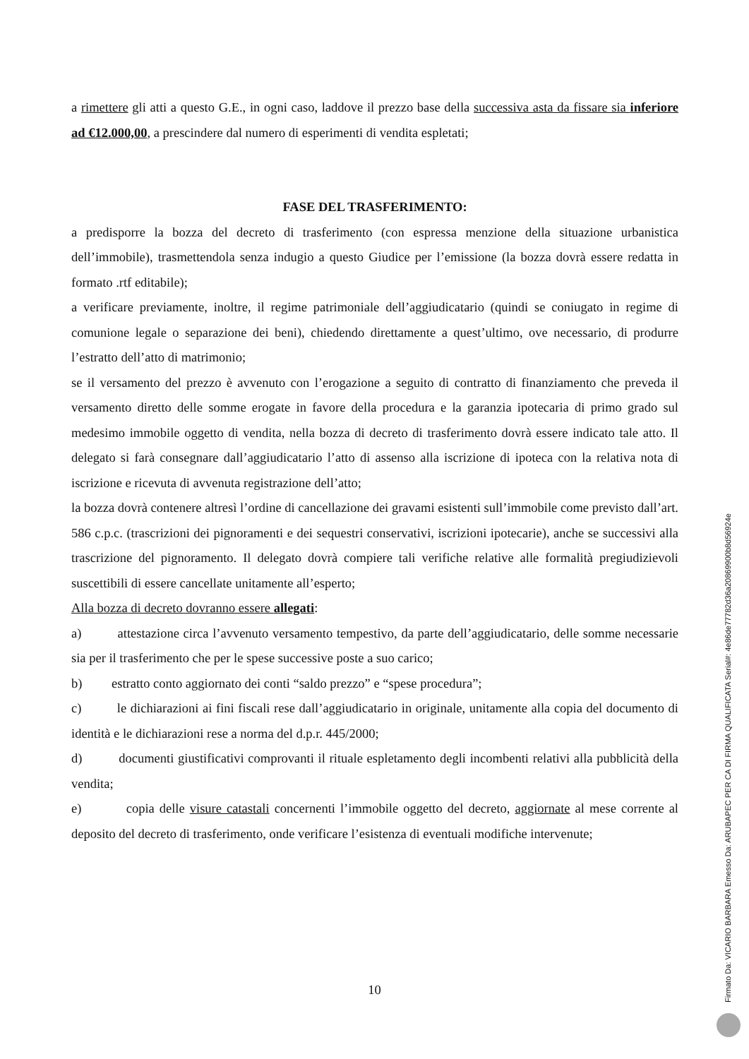a rimettere gli atti a questo G.E., in ogni caso, laddove il prezzo base della successiva asta da fissare sia inferiore ad €12.000,00, a prescindere dal numero di esperimenti di vendita espletati;
FASE DEL TRASFERIMENTO:
a predisporre la bozza del decreto di trasferimento (con espressa menzione della situazione urbanistica dell’immobile), trasmettendola senza indugio a questo Giudice per l’emissione (la bozza dovrà essere redatta in formato .rtf editabile);
a verificare previamente, inoltre, il regime patrimoniale dell’aggiudicatario (quindi se coniugato in regime di comunione legale o separazione dei beni), chiedendo direttamente a quest’ultimo, ove necessario, di produrre l’estratto dell’atto di matrimonio;
se il versamento del prezzo è avvenuto con l’erogazione a seguito di contratto di finanziamento che preveda il versamento diretto delle somme erogate in favore della procedura e la garanzia ipotecaria di primo grado sul medesimo immobile oggetto di vendita, nella bozza di decreto di trasferimento dovrà essere indicato tale atto. Il delegato si farà consegnare dall’aggiudicatario l’atto di assenso alla iscrizione di ipoteca con la relativa nota di iscrizione e ricevuta di avvenuta registrazione dell’atto;
la bozza dovrà contenere altresì l’ordine di cancellazione dei gravami esistenti sull’immobile come previsto dall’art. 586 c.p.c. (trascrizioni dei pignoramenti e dei sequestri conservativi, iscrizioni ipotecarie), anche se successivi alla trascrizione del pignoramento. Il delegato dovrà compiere tali verifiche relative alle formalità pregiudizievoli suscettibili di essere cancellate unitamente all’esperto;
Alla bozza di decreto dovranno essere allegati:
a) attestazione circa l’avvenuto versamento tempestivo, da parte dell’aggiudicatario, delle somme necessarie sia per il trasferimento che per le spese successive poste a suo carico;
b) estratto conto aggiornato dei conti “saldo prezzo” e “spese procedura”;
c) le dichiarazioni ai fini fiscali rese dall’aggiudicatario in originale, unitamente alla copia del documento di identità e le dichiarazioni rese a norma del d.p.r. 445/2000;
d) documenti giustificativi comprovanti il rituale espletamento degli incombenti relativi alla pubblicità della vendita;
e) copia delle visure catastali concernenti l’immobile oggetto del decreto, aggiornate al mese corrente al deposito del decreto di trasferimento, onde verificare l’esistenza di eventuali modifiche intervenute;
10
Firmato Da: VICARIO BARBARA Emesso Da: ARUBAPEC PER CA DI FIRMA QUALIFICATA Serial#: 4e86de77782d36a20869900b8d56924e